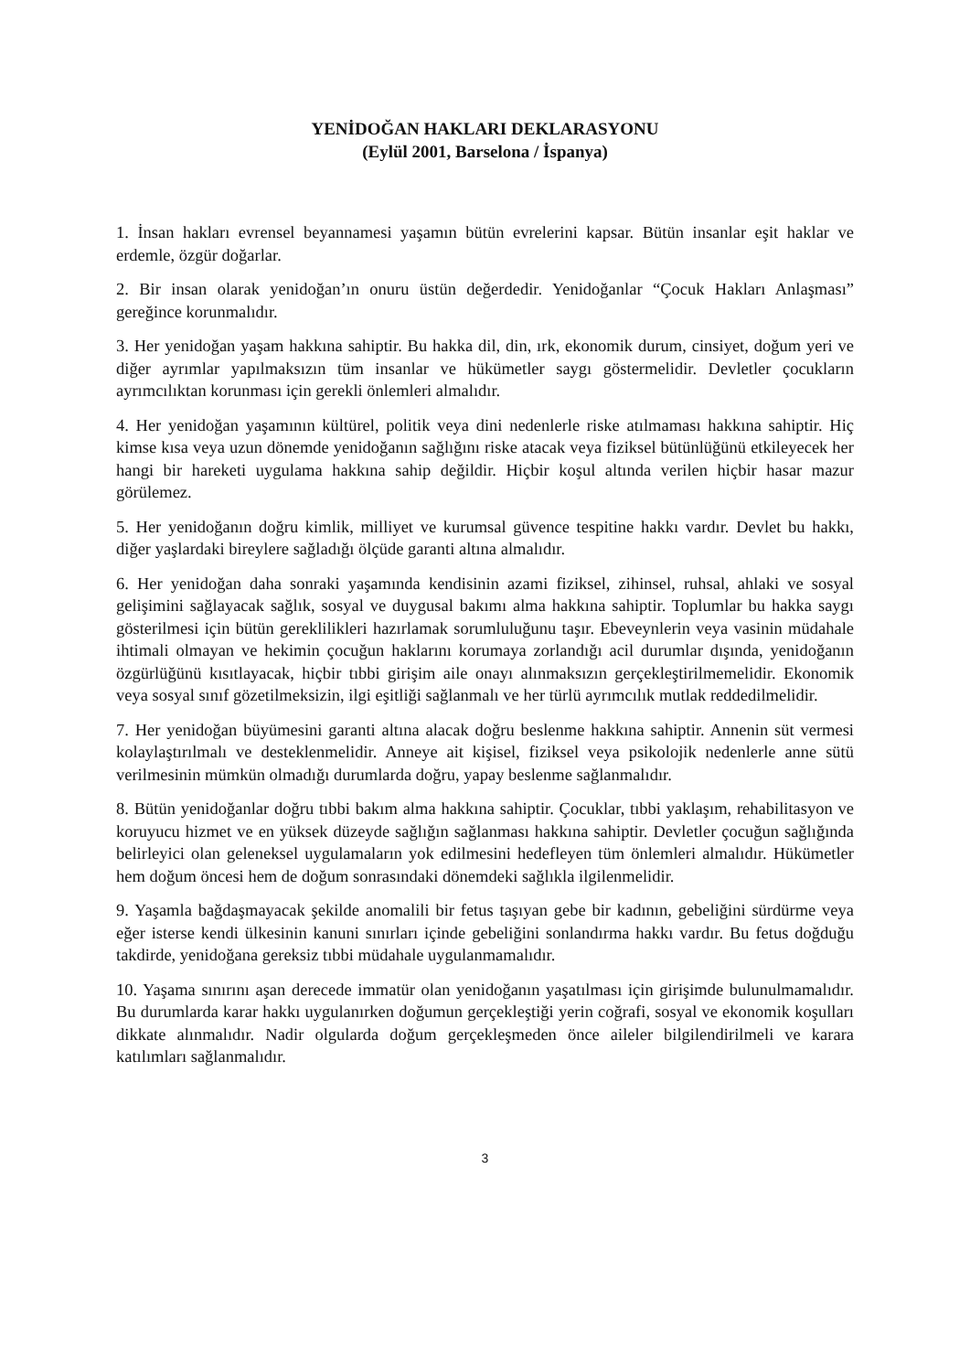YENİDOĞAN HAKLARI DEKLARASYONU
(Eylül 2001, Barselona / İspanya)
1. İnsan hakları evrensel beyannamesi yaşamın bütün evrelerini kapsar. Bütün insanlar eşit haklar ve erdemle, özgür doğarlar.
2. Bir insan olarak yenidoğan’ın onuru üstün değerdedir. Yenidoğanlar “Çocuk Hakları Anlaşması” gereğince korunmalıdır.
3. Her yenidoğan yaşam hakkına sahiptir. Bu hakka dil, din, ırk, ekonomik durum, cinsiyet, doğum yeri ve diğer ayrımlar yapılmaksızın tüm insanlar ve hükümetler saygı göstermelidir. Devletler çocukların ayrımcılıktan korunması için gerekli önlemleri almalıdır.
4. Her yenidoğan yaşamının kültürel, politik veya dini nedenlerle riske atılmaması hakkına sahiptir. Hiç kimse kısa veya uzun dönemde yenidoğanın sağlığını riske atacak veya fiziksel bütünlüğünü etkileyecek her hangi bir hareketi uygulama hakkına sahip değildir. Hiçbir koşul altında verilen hiçbir hasar mazur görülemez.
5. Her yenidoğanın doğru kimlik, milliyet ve kurumsal güvence tespitine hakkı vardır. Devlet bu hakkı, diğer yaşlardaki bireylere sağladığı ölçüde garanti altına almalıdır.
6. Her yenidoğan daha sonraki yaşamında kendisinin azami fiziksel, zihinsel, ruhsal, ahlaki ve sosyal gelişimini sağlayacak sağlık, sosyal ve duygusal bakımı alma hakkına sahiptir. Toplumlar bu hakka saygı gösterilmesi için bütün gereklilikleri hazırlamak sorumluluğunu taşır. Ebeveynlerin veya vasinin müdahale ihtimali olmayan ve hekimin çocuğun haklarını korumaya zorlandığı acil durumlar dışında, yenidoğanın özgürlüğünü kısıtlayacak, hiçbir tıbbi girişim aile onayı alınmaksızın gerçekleştirilmemelidir. Ekonomik veya sosyal sınıf gözetilmeksizin, ilgi eşitliği sağlanmalı ve her türlü ayrımcılık mutlak reddedilmelidir.
7. Her yenidoğan büyümesini garanti altına alacak doğru beslenme hakkına sahiptir. Annenin süt vermesi kolaylaştırılmalı ve desteklenmelidir. Anneye ait kişisel, fiziksel veya psikolojik nedenlerle anne sütü verilmesinin mümkün olmadığı durumlarda doğru, yapay beslenme sağlanmalıdır.
8. Bütün yenidoğanlar doğru tıbbi bakım alma hakkına sahiptir. Çocuklar, tıbbi yaklaşım, rehabilitasyon ve koruyucu hizmet ve en yüksek düzeyde sağlığın sağlanması hakkına sahiptir. Devletler çocuğun sağlığında belirleyici olan geleneksel uygulamaların yok edilmesini hedefleyen tüm önlemleri almalıdır. Hükümetler hem doğum öncesi hem de doğum sonrasındaki dönemdeki sağlıkla ilgilenmelidir.
9. Yaşamla bağdaşmayacak şekilde anomalili bir fetus taşıyan gebe bir kadının, gebeliğini sürdürme veya eğer isterse kendi ülkesinin kanuni sınırları içinde gebeliğini sonlandırma hakkı vardır. Bu fetus doğduğu takdirde, yenidoğana gereksiz tıbbi müdahale uygulanmamalıdır.
10. Yaşama sınırını aşan derecede immatür olan yenidoğanın yaşatılması için girişimde bulunulmamalıdır. Bu durumlarda karar hakkı uygulanırken doğumun gerçekleştiği yerin coğrafi, sosyal ve ekonomik koşulları dikkate alınmalıdır. Nadir olgularda doğum gerçekleşmeden önce aileler bilgilendirilmeli ve karara katılımları sağlanmalıdır.
3